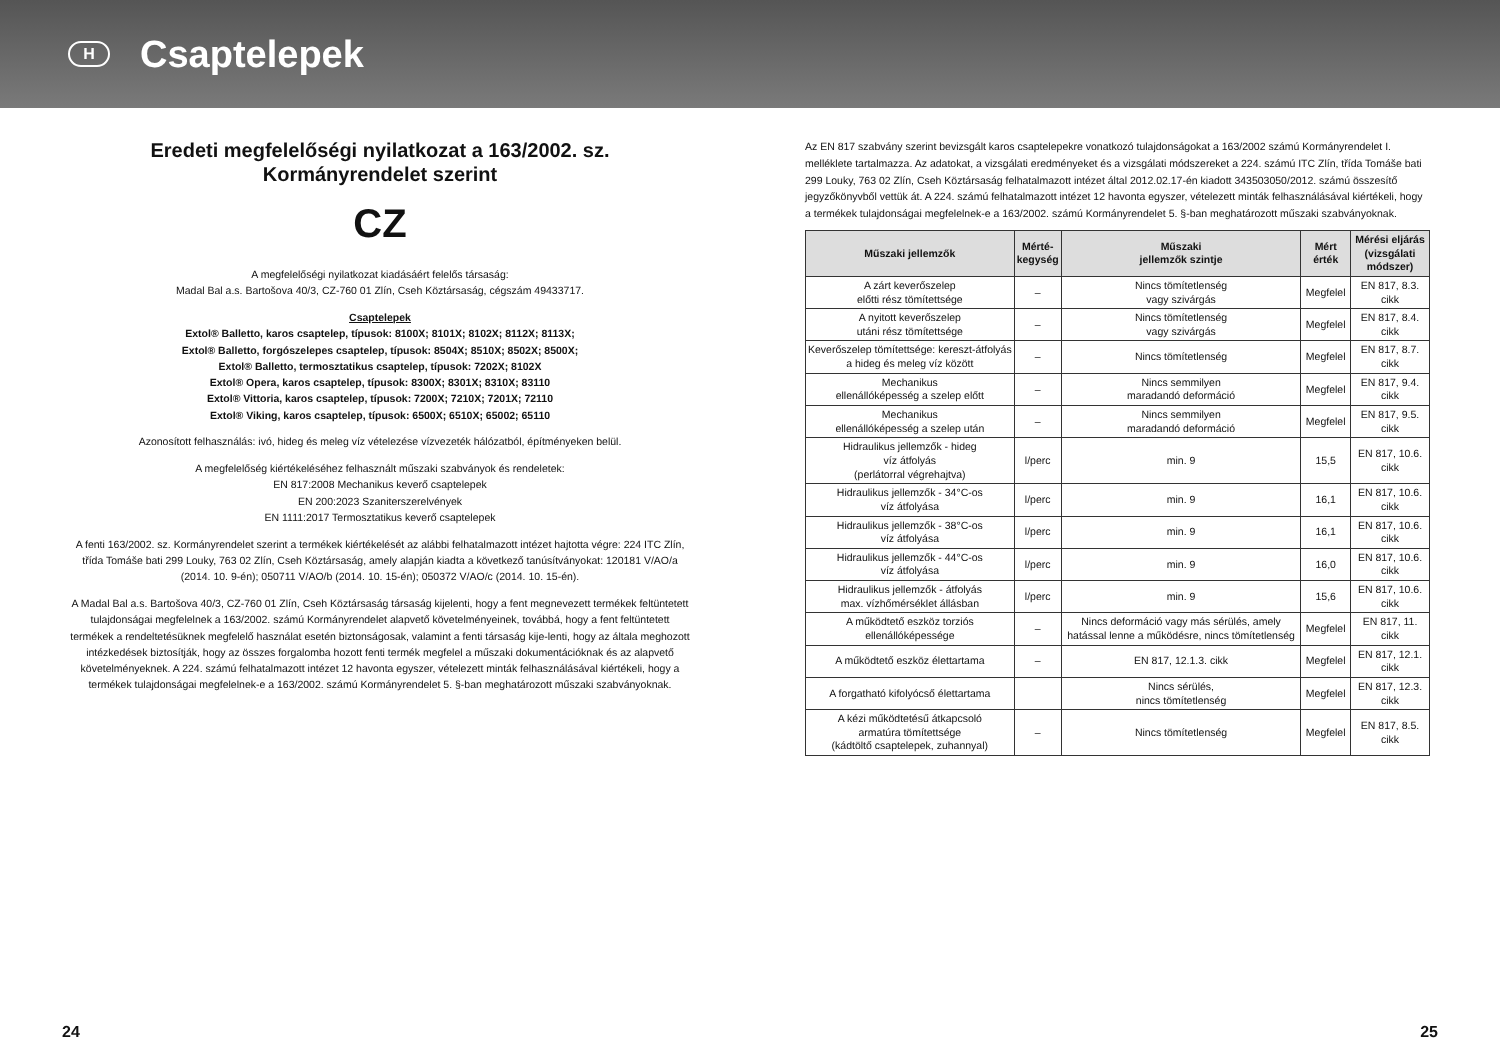H
Csaptelepek
Eredeti megfelelőségi nyilatkozat a 163/2002. sz. Kormányrendelet szerint
CZ
A megfelelőségi nyilatkozat kiadásáért felelős társaság:
Madal Bal a.s. Bartošova 40/3, CZ-760 01 Zlín, Cseh Köztársaság, cégszám 49433717.
Csaptelepek
Extol® Balletto, karos csaptelep, típusok: 8100X; 8101X; 8102X; 8112X; 8113X;
Extol® Balletto, forgószelepes csaptelep, típusok: 8504X; 8510X; 8502X; 8500X;
Extol® Balletto, termosztatikus csaptelep, típusok: 7202X; 8102X
Extol® Opera, karos csaptelep, típusok: 8300X; 8301X; 8310X; 83110
Extol® Vittoria, karos csaptelep, típusok: 7200X; 7210X; 7201X; 72110
Extol® Viking, karos csaptelep, típusok: 6500X; 6510X; 65002; 65110
Azonosított felhasználás: ivó, hideg és meleg víz vételezése vízvezeték hálózatból, építményeken belül.
A megfelelőség kiértékeléséhez felhasznált műszaki szabványok és rendeletek:
EN 817:2008 Mechanikus keverő csaptelepek
EN 200:2023 Szaniterszerelvények
EN 1111:2017 Termosztatikus keverő csaptelepek
A fenti 163/2002. sz. Kormányrendelet szerint a termékek kiértékelését az alábbi felhatalmazott intézet hajtotta végre: 224 ITC Zlín, třída Tomáše bati 299 Louky, 763 02 Zlín, Cseh Köztársaság, amely alapján kiadta a következő tanúsítványokat: 120181 V/AO/a (2014. 10. 9-én); 050711 V/AO/b (2014. 10. 15-én); 050372 V/AO/c (2014. 10. 15-én).
A Madal Bal a.s. Bartošova 40/3, CZ-760 01 Zlín, Cseh Köztársaság társaság kijelenti, hogy a fent megnevezett termékek feltüntetett tulajdonságai megfelelnek a 163/2002. számú Kormányrendelet alapvető követelményeinek, továbbá, hogy a fent feltüntetett termékek a rendeltetésüknek megfelelő használat esetén biztonságosak, valamint a fenti társaság kije-lenti, hogy az általa meghozott intézkedések biztosítják, hogy az összes forgalomba hozott fenti termék megfelel a műszaki dokumentációknak és az alapvető követelményeknek. A 224. számú felhatalmazott intézet 12 havonta egyszer, vételezett minták felhasználásával kiértékeli, hogy a termékek tulajdonságai megfelelnek-e a 163/2002. számú Kormányrendelet 5. §-ban meghatározott műszaki szabványoknak.
Az EN 817 szabvány szerint bevizsgált karos csaptelepekre vonatkozó tulajdonságokat a 163/2002 számú Kormányrendelet I. melléklete tartalmazza. Az adatokat, a vizsgálati eredményeket és a vizsgálati módszereket a 224. számú ITC Zlín, třída Tomáše bati 299 Louky, 763 02 Zlín, Cseh Köztársaság felhatalmazott intézet által 2012.02.17-én kiadott 343503050/2012. számú összesítő jegyzőkönyvből vettük át. A 224. számú felhatalmazott intézet 12 havonta egyszer, vételezett minták felhasználásával kiértékeli, hogy a termékek tulajdonságai megfelelnek-e a 163/2002. számú Kormányrendelet 5. §-ban meghatározott műszaki szabványoknak.
| Műszaki jellemzők | Mérté- kegység | Műszaki jellemzők szintje | Mért érték | Mérési eljárás (vizsgálati módszer) |
| --- | --- | --- | --- | --- |
| A zárt keverőszelep előtti rész tömítettsége | – | Nincs tömítetlenség vagy szivárgás | Megfelel | EN 817, 8.3. cikk |
| A nyitott keverőszelep utáni rész tömítettsége | – | Nincs tömítetlenség vagy szivárgás | Megfelel | EN 817, 8.4. cikk |
| Keverőszelep tömítettsége: kereszt-átfolyás a hideg és meleg víz között | – | Nincs tömítetlenség | Megfelel | EN 817, 8.7. cikk |
| Mechanikus ellenállóképesség a szelep előtt | – | Nincs semmilyen maradandó deformáció | Megfelel | EN 817, 9.4. cikk |
| Mechanikus ellenállóképesség a szelep után | – | Nincs semmilyen maradandó deformáció | Megfelel | EN 817, 9.5. cikk |
| Hidraulikus jellemzők - hideg víz átfolyás (perlátorral végrehajtva) | l/perc | min. 9 | 15,5 | EN 817, 10.6. cikk |
| Hidraulikus jellemzők - 34°C-os víz átfolyása | l/perc | min. 9 | 16,1 | EN 817, 10.6. cikk |
| Hidraulikus jellemzők - 38°C-os víz átfolyása | l/perc | min. 9 | 16,1 | EN 817, 10.6. cikk |
| Hidraulikus jellemzők - 44°C-os víz átfolyása | l/perc | min. 9 | 16,0 | EN 817, 10.6. cikk |
| Hidraulikus jellemzők - átfolyás max. vízhőmérséklet állásban | l/perc | min. 9 | 15,6 | EN 817, 10.6. cikk |
| A működtető eszköz torziós ellenállóképessége | – | Nincs deformáció vagy más sérülés, amely hatással lenne a működésre, nincs tömítetlenség | Megfelel | EN 817, 11. cikk |
| A működtető eszköz élettartama | – | EN 817, 12.1.3. cikk | Megfelel | EN 817, 12.1. cikk |
| A forgatható kifolyócső élettartama | | Nincs sérülés, nincs tömítetlenség | Megfelel | EN 817, 12.3. cikk |
| A kézi működtetésű átkapcsoló armatúra tömítettsége (kádtöltő csaptelepek, zuhannyal) | – | Nincs tömítetlenség | Megfelel | EN 817, 8.5. cikk |
24 25